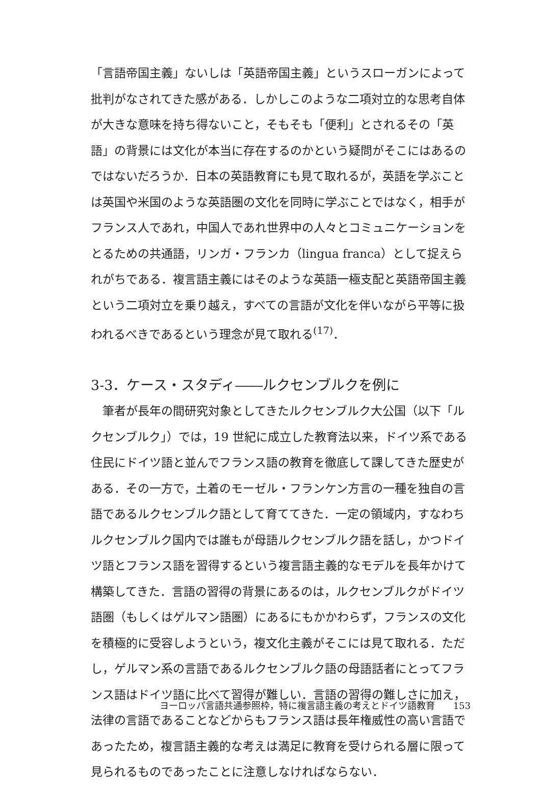「言語帝国主義」ないしは「英語帝国主義」というスローガンによって批判がなされてきた感がある．しかしこのような二項対立的な思考自体が大きな意味を持ち得ないこと，そもそも「便利」とされるその「英語」の背景には文化が本当に存在するのかという疑問がそこにはあるのではないだろうか．日本の英語教育にも見て取れるが，英語を学ぶことは英国や米国のような英語圏の文化を同時に学ぶことではなく，相手がフランス人であれ，中国人であれ世界中の人々とコミュニケーションをとるための共通語，リンガ・フランカ（lingua franca）として捉えられがちである．複言語主義にはそのような英語一極支配と英語帝国主義という二項対立を乗り越え，すべての言語が文化を伴いながら平等に扱われるべきであるという理念が見て取れる<sup>(17)</sup>．
3-3．ケース・スタディ――ルクセンブルクを例に
　筆者が長年の間研究対象としてきたルクセンブルク大公国（以下「ルクセンブルク」）では，19 世紀に成立した教育法以来，ドイツ系である住民にドイツ語と並んでフランス語の教育を徹底して課してきた歴史がある．その一方で，土着のモーゼル・フランケン方言の一種を独自の言語であるルクセンブルク語として育ててきた．一定の領域内，すなわちルクセンブルク国内では誰もが母語ルクセンブルク語を話し，かつドイツ語とフランス語を習得するという複言語主義的なモデルを長年かけて構築してきた．言語の習得の背景にあるのは，ルクセンブルクがドイツ語圏（もしくはゲルマン語圏）にあるにもかかわらず，フランスの文化を積極的に受容しようという，複文化主義がそこには見て取れる．ただし，ゲルマン系の言語であるルクセンブルク語の母語話者にとってフランス語はドイツ語に比べて習得が難しい．言語の習得の難しさに加え，法律の言語であることなどからもフランス語は長年権威性の高い言語であったため，複言語主義的な考えは満足に教育を受けられる層に限って見られるものであったことに注意しなければならない．
ヨーロッパ言語共通参照枠，特に複言語主義の考えとドイツ語教育　　153